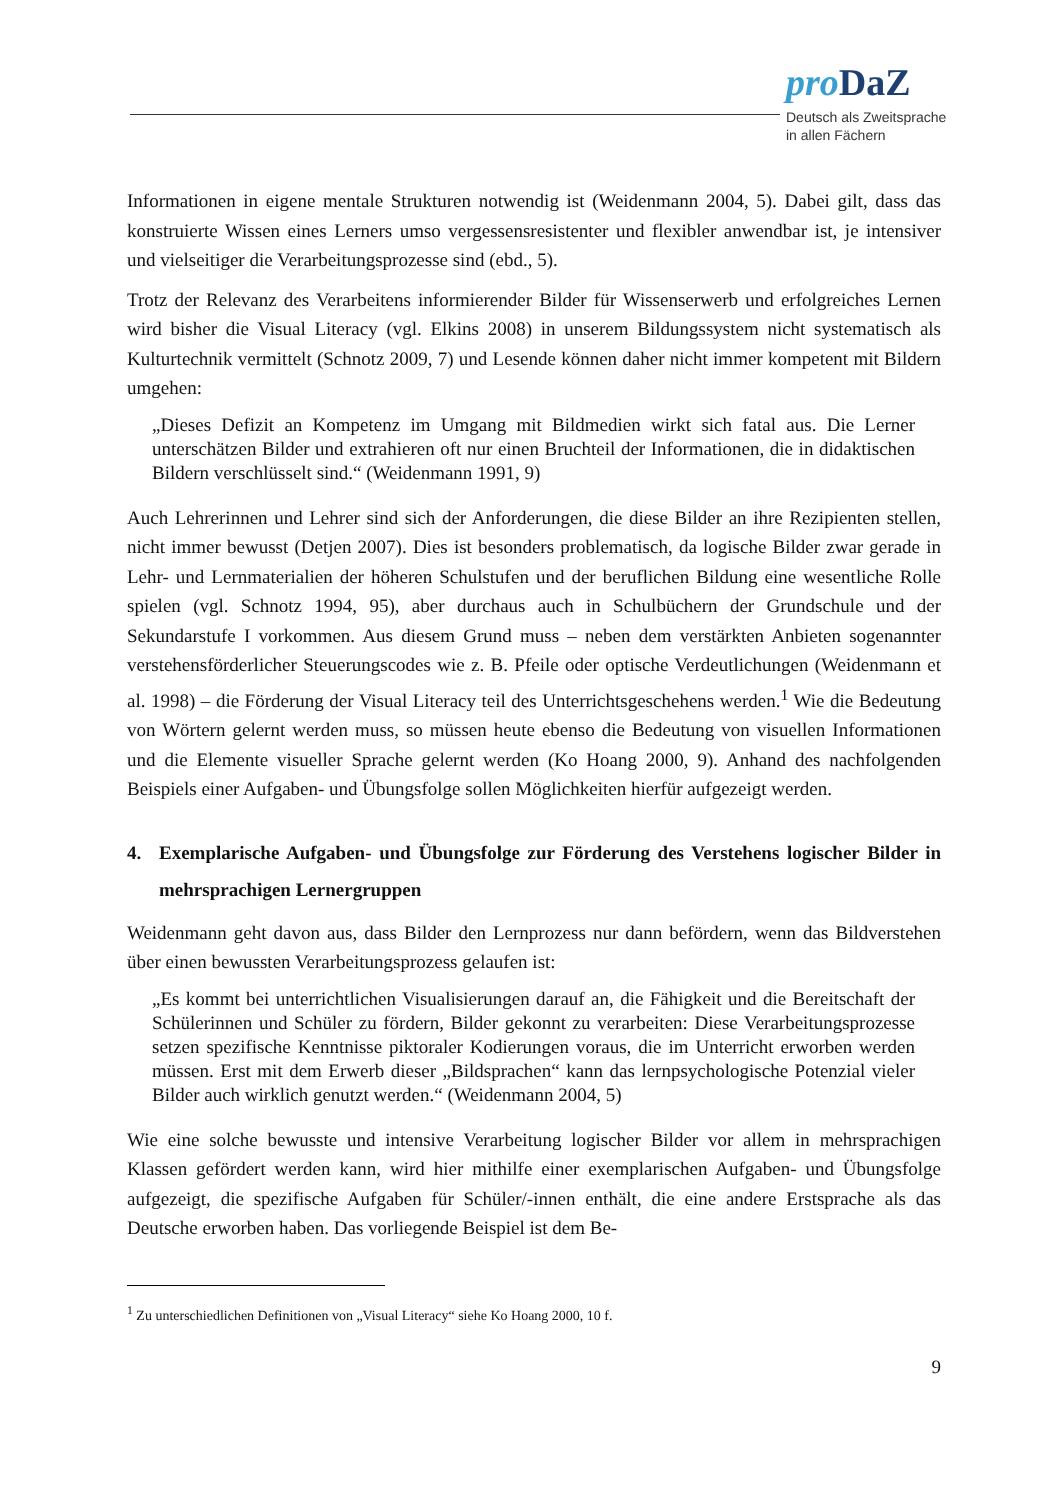pro DaZ
Deutsch als Zweitsprache
in allen Fächern
Informationen in eigene mentale Strukturen notwendig ist (Weidenmann 2004, 5). Dabei gilt, dass das konstruierte Wissen eines Lerners umso vergessensresistenter und flexibler anwendbar ist, je intensiver und vielseitiger die Verarbeitungsprozesse sind (ebd., 5).
Trotz der Relevanz des Verarbeitens informierender Bilder für Wissenserwerb und erfolgreiches Lernen wird bisher die Visual Literacy (vgl. Elkins 2008) in unserem Bildungssystem nicht systematisch als Kulturtechnik vermittelt (Schnotz 2009, 7) und Lesende können daher nicht immer kompetent mit Bildern umgehen:
„Dieses Defizit an Kompetenz im Umgang mit Bildmedien wirkt sich fatal aus. Die Lerner unterschätzen Bilder und extrahieren oft nur einen Bruchteil der Informationen, die in didaktischen Bildern verschlüsselt sind.“ (Weidenmann 1991, 9)
Auch Lehrerinnen und Lehrer sind sich der Anforderungen, die diese Bilder an ihre Rezipienten stellen, nicht immer bewusst (Detjen 2007). Dies ist besonders problematisch, da logische Bilder zwar gerade in Lehr- und Lernmaterialien der höheren Schulstufen und der beruflichen Bildung eine wesentliche Rolle spielen (vgl. Schnotz 1994, 95), aber durchaus auch in Schulbüchern der Grundschule und der Sekundarstufe I vorkommen. Aus diesem Grund muss – neben dem verstärkten Anbieten sogenannter verstehensförderlicher Steuerungscodes wie z. B. Pfeile oder optische Verdeutlichungen (Weidenmann et al. 1998) – die Förderung der Visual Literacy teil des Unterrichtsgeschehens werden.<sup>1</sup> Wie die Bedeutung von Wörtern gelernt werden muss, so müssen heute ebenso die Bedeutung von visuellen Informationen und die Elemente visueller Sprache gelernt werden (Ko Hoang 2000, 9). Anhand des nachfolgenden Beispiels einer Aufgaben- und Übungsfolge sollen Möglichkeiten hierfür aufgezeigt werden.
4. Exemplarische Aufgaben- und Übungsfolge zur Förderung des Verstehens logischer Bilder in mehrsprachigen Lernergruppen
Weidenmann geht davon aus, dass Bilder den Lernprozess nur dann befördern, wenn das Bildverstehen über einen bewussten Verarbeitungsprozess gelaufen ist:
„Es kommt bei unterrichtlichen Visualisierungen darauf an, die Fähigkeit und die Bereitschaft der Schülerinnen und Schüler zu fördern, Bilder gekonnt zu verarbeiten: Diese Verarbeitungsprozesse setzen spezifische Kenntnisse piktoraler Kodierungen voraus, die im Unterricht erworben werden müssen. Erst mit dem Erwerb dieser „Bildsprachen“ kann das lernpsychologische Potenzial vieler Bilder auch wirklich genutzt werden.“ (Weidenmann 2004, 5)
Wie eine solche bewusste und intensive Verarbeitung logischer Bilder vor allem in mehrsprachigen Klassen gefördert werden kann, wird hier mithilfe einer exemplarischen Aufgaben- und Übungsfolge aufgezeigt, die spezifische Aufgaben für Schüler/-innen enthält, die eine andere Erstsprache als das Deutsche erworben haben. Das vorliegende Beispiel ist dem Be-
<sup>1</sup> Zu unterschiedlichen Definitionen von „Visual Literacy“ siehe Ko Hoang 2000, 10 f.
9